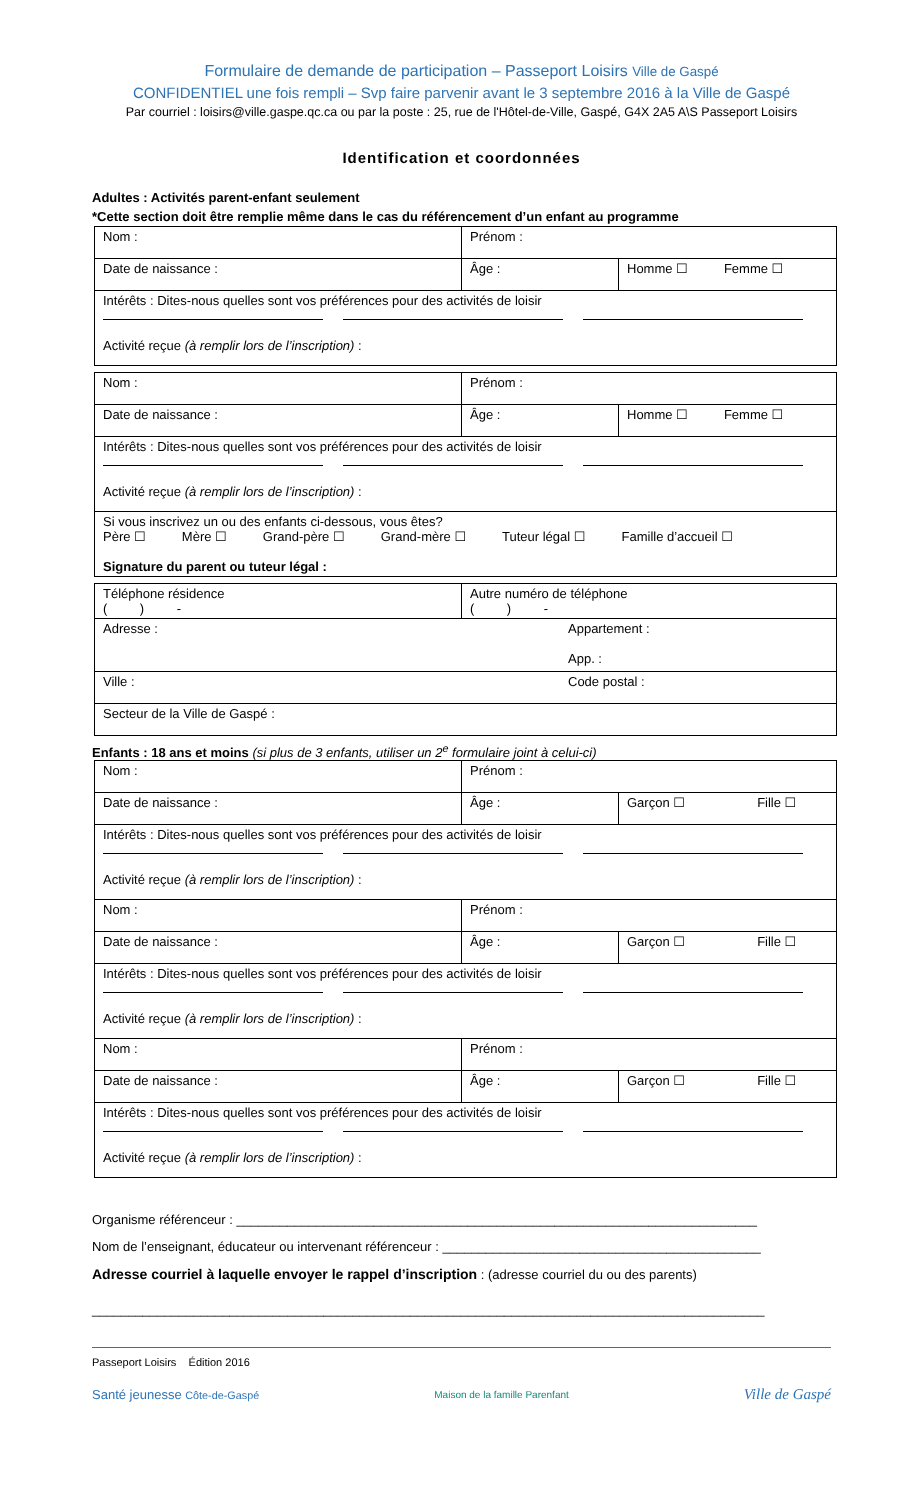Formulaire de demande de participation – Passeport Loisirs Ville de Gaspé
CONFIDENTIEL une fois rempli – Svp faire parvenir avant le 3 septembre 2016 à la Ville de Gaspé
Par courriel : loisirs@ville.gaspe.qc.ca ou par la poste : 25, rue de l'Hôtel-de-Ville, Gaspé, G4X 2A5 A\S Passeport Loisirs
Identification et coordonnées
Adultes : Activités parent-enfant seulement
*Cette section doit être remplie même dans le cas du référencement d’un enfant au programme
| Nom : | Prénom : | |
| Date de naissance : | Âge : | Homme ☐ Femme ☐ |
| Intérêts : Dites-nous quelles sont vos préférences pour des activités de loisir Activité reçue (à remplir lors de l’inscription) : | | |
| Nom : | Prénom : | |
| Date de naissance : | Âge : | Homme ☐ Femme ☐ |
| Intérêts : Dites-nous quelles sont vos préférences pour des activités de loisir Activité reçue (à remplir lors de l’inscription) : | | |
| Si vous inscrivez un ou des enfants ci-dessous, vous êtes? Père ☐ Mère ☐ Grand-père ☐ Grand-mère ☐ Tuteur légal ☐ Famille d’accueil ☐ Signature du parent ou tuteur légal : | | |
| Téléphone résidence ( ) - | Autre numéro de téléphone ( ) - |
| Adresse : Appartement : App. : | |
| Ville : Code postal : | |
| Secteur de la Ville de Gaspé : | |
Enfants : 18 ans et moins (si plus de 3 enfants, utiliser un 2<sup>e</sup> formulaire joint à celui-ci)
| Nom : | Prénom : | |
| Date de naissance : | Âge : | Garçon ☐ Fille ☐ |
| Intérêts : Dites-nous quelles sont vos préférences pour des activités de loisir Activité reçue (à remplir lors de l’inscription) : | | |
| Nom : | Prénom : | |
| Date de naissance : | Âge : | Garçon ☐ Fille ☐ |
| Intérêts : Dites-nous quelles sont vos préférences pour des activités de loisir Activité reçue (à remplir lors de l’inscription) : | | |
| Nom : | Prénom : | |
| Date de naissance : | Âge : | Garçon ☐ Fille ☐ |
| Intérêts : Dites-nous quelles sont vos préférences pour des activités de loisir Activité reçue (à remplir lors de l’inscription) : | | |
Organisme référenceur : ________________________________________________________________________
Nom de l’enseignant, éducateur ou intervenant référenceur : ____________________________________________
Adresse courriel à laquelle envoyer le rappel d’inscription : (adresse courriel du ou des parents)
_____________________________________________________________________________________________
Passeport Loisirs Édition 2016
Santé jeunesse Côte-de-Gaspé Maison de la famille Parenfant Ville de Gaspé